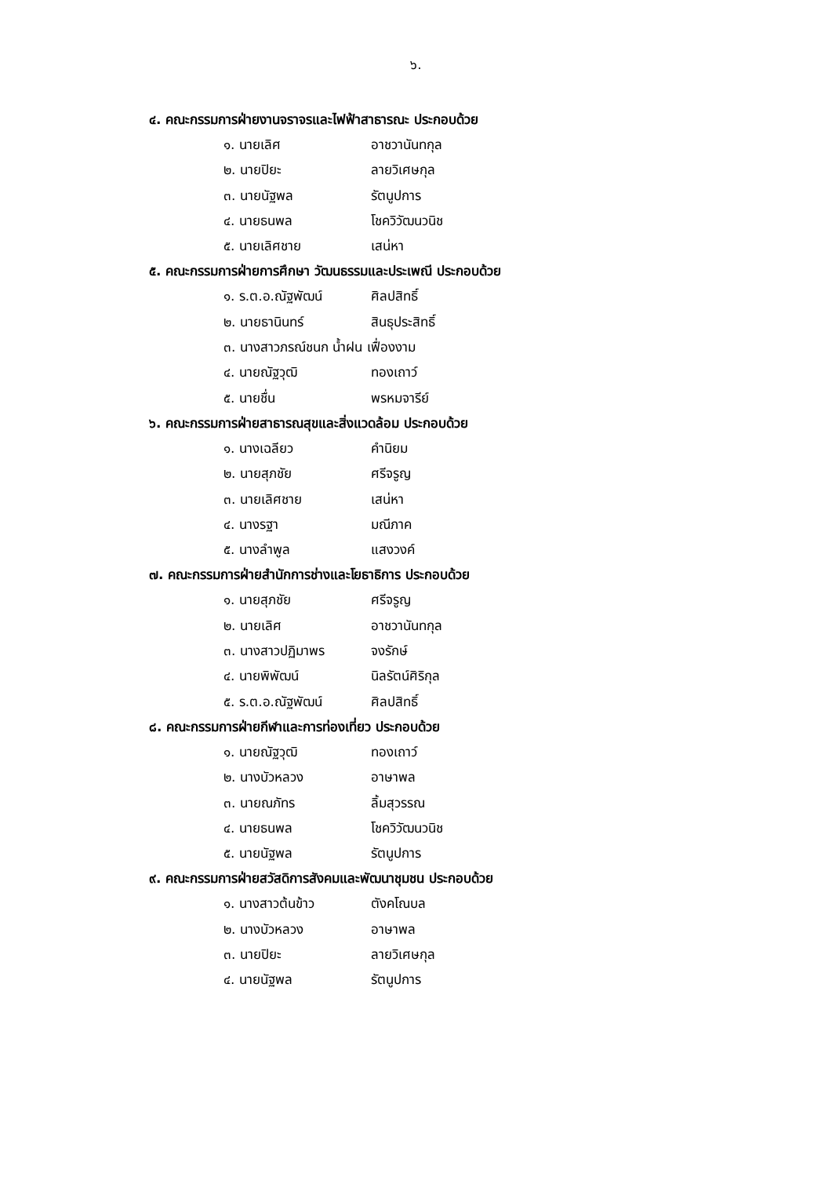๖.
๔. คณะกรรมการฝ่ายงานจราจรและไฟฟ้าสาธารณะ ประกอบด้วย
๑. นายเลิศ อาชวานันทกุล
๒. นายปิยะ ลายวิเศษกุล
๓. นายนัฐพล รัตนูปการ
๔. นายธนพล โชควิวัฒนวนิช
๕. นายเลิศชาย เสน่หา
๕. คณะกรรมการฝ่ายการศึกษา วัฒนธรรมและประเพณี ประกอบด้วย
๑. ร.ต.อ.ณัฐพัฒน์ ศิลปสิทธิ์
๒. นายธานินทร์ สินธุประสิทธิ์
๓. นางสาวภรณ์ชนก น้ำฝน เฟื่องงาม
๔. นายณัฐวุฒิ ทองเถาว์
๕. นายชื่น พรหมจารีย์
๖. คณะกรรมการฝ่ายสาธารณสุขและสิ่งแวดล้อม ประกอบด้วย
๑. นางเฉลียว คำนิยม
๒. นายสุภชัย ศรีจรูญ
๓. นายเลิศชาย เสน่หา
๔. นางรฐา มณีภาค
๕. นางลำพูล แสงวงค์
๗. คณะกรรมการฝ่ายสำนักการช่างและโยธาธิการ ประกอบด้วย
๑. นายสุภชัย ศรีจรูญ
๒. นายเลิศ อาชวานันทกุล
๓. นางสาวปฏิมาพร จงรักษ์
๔. นายพิพัฒน์ นิลรัตน์ศิริกุล
๕. ร.ต.อ.ณัฐพัฒน์ ศิลปสิทธิ์
๘. คณะกรรมการฝ่ายกีฬาและการท่องเที่ยว ประกอบด้วย
๑. นายณัฐวุฒิ ทองเถาว์
๒. นางบัวหลวง อาษาพล
๓. นายณภัทร ลิ้มสุวรรณ
๔. นายธนพล โชควิวัฒนวนิช
๕. นายนัฐพล รัตนูปการ
๙. คณะกรรมการฝ่ายสวัสดิการสังคมและพัฒนาชุมชน ประกอบด้วย
๑. นางสาวต้นข้าว ตังคโณบล
๒. นางบัวหลวง อาษาพล
๓. นายปิยะ ลายวิเศษกุล
๔. นายนัฐพล รัตนูปการ